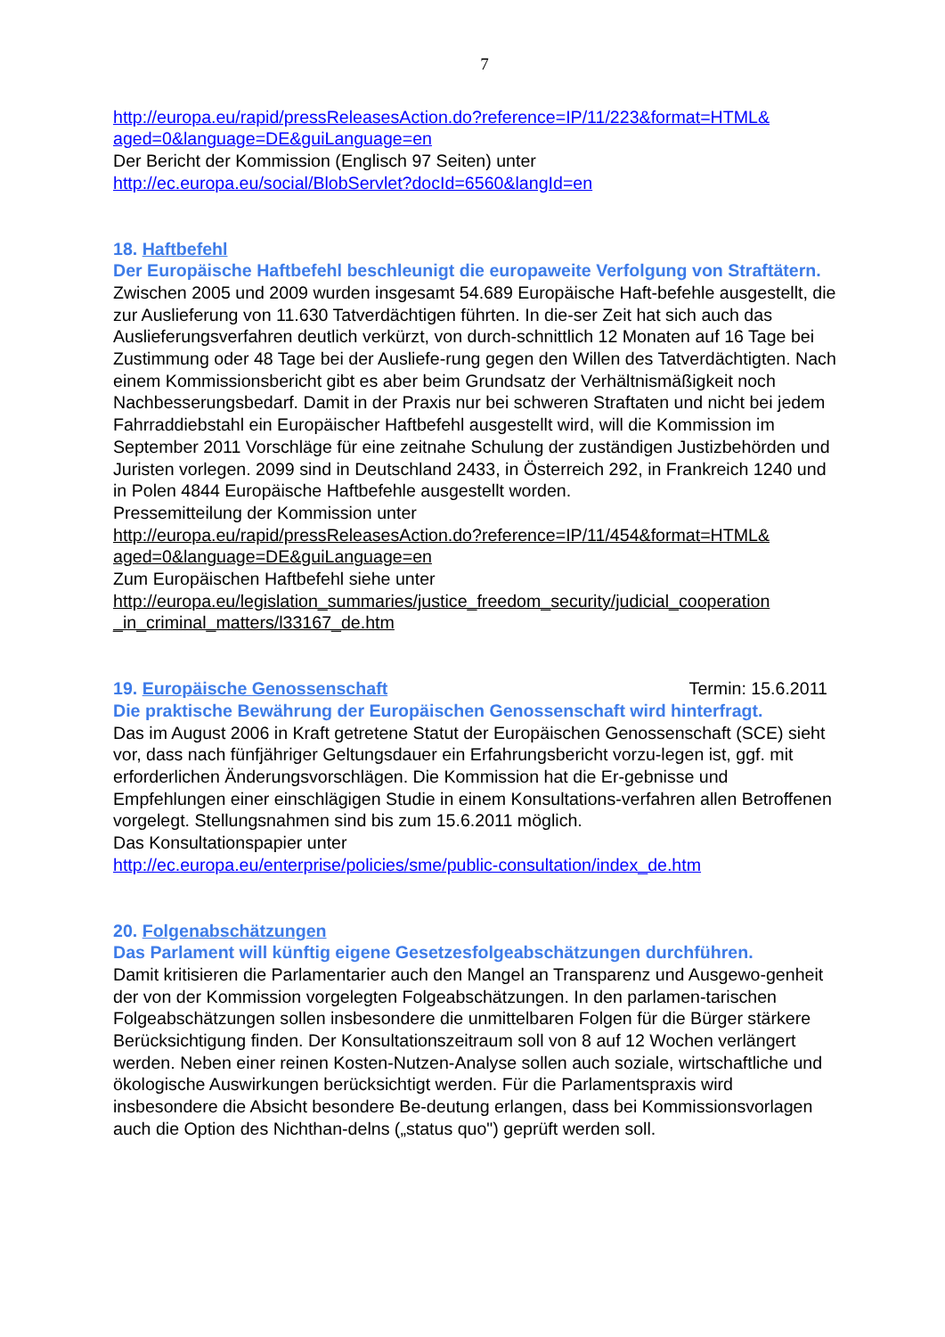7
http://europa.eu/rapid/pressReleasesAction.do?reference=IP/11/223&format=HTML& aged=0&language=DE&guiLanguage=en
Der Bericht der Kommission (Englisch 97 Seiten) unter
http://ec.europa.eu/social/BlobServlet?docId=6560&langId=en
18. Haftbefehl
Der Europäische Haftbefehl beschleunigt die europaweite Verfolgung von Straftätern. Zwischen 2005 und 2009 wurden insgesamt 54.689 Europäische Haft-befehle ausgestellt, die zur Auslieferung von 11.630 Tatverdächtigen führten. In die-ser Zeit hat sich auch das Auslieferungsverfahren deutlich verkürzt, von durch-schnittlich 12 Monaten auf 16 Tage bei Zustimmung oder 48 Tage bei der Ausliefe-rung gegen den Willen des Tatverdächtigten. Nach einem Kommissionsbericht gibt es aber beim Grundsatz der Verhältnismäßigkeit noch Nachbesserungsbedarf. Damit in der Praxis nur bei schweren Straftaten und nicht bei jedem Fahrraddiebstahl ein Europäischer Haftbefehl ausgestellt wird, will die Kommission im September 2011 Vorschläge für eine zeitnahe Schulung der zuständigen Justizbehörden und Juristen vorlegen. 2099 sind in Deutschland 2433, in Österreich 292, in Frankreich 1240 und in Polen 4844 Europäische Haftbefehle ausgestellt worden.
Pressemitteilung der Kommission unter
http://europa.eu/rapid/pressReleasesAction.do?reference=IP/11/454&format=HTML& aged=0&language=DE&guiLanguage=en
Zum Europäischen Haftbefehl siehe unter
http://europa.eu/legislation_summaries/justice_freedom_security/judicial_cooperation _in_criminal_matters/l33167_de.htm
19. Europäische Genossenschaft Termin: 15.6.2011
Die praktische Bewährung der Europäischen Genossenschaft wird hinterfragt.
Das im August 2006 in Kraft getretene Statut der Europäischen Genossenschaft (SCE) sieht vor, dass nach fünfjähriger Geltungsdauer ein Erfahrungsbericht vorzu-legen ist, ggf. mit erforderlichen Änderungsvorschlägen. Die Kommission hat die Er-gebnisse und Empfehlungen einer einschlägigen Studie in einem Konsultations-verfahren allen Betroffenen vorgelegt. Stellungsnahmen sind bis zum 15.6.2011 möglich.
Das Konsultationspapier unter
http://ec.europa.eu/enterprise/policies/sme/public-consultation/index_de.htm
20. Folgenabschätzungen
Das Parlament will künftig eigene Gesetzesfolgeabschätzungen durchführen.
Damit kritisieren die Parlamentarier auch den Mangel an Transparenz und Ausgewo-genheit der von der Kommission vorgelegten Folgeabschätzungen. In den parlamen-tarischen Folgeabschätzungen sollen insbesondere die unmittelbaren Folgen für die Bürger stärkere Berücksichtigung finden. Der Konsultationszeitraum soll von 8 auf 12 Wochen verlängert werden. Neben einer reinen Kosten-Nutzen-Analyse sollen auch soziale, wirtschaftliche und ökologische Auswirkungen berücksichtigt werden. Für die Parlamentspraxis wird insbesondere die Absicht besondere Be-deutung erlangen, dass bei Kommissionsvorlagen auch die Option des Nichthan-delns („status quo") geprüft werden soll.